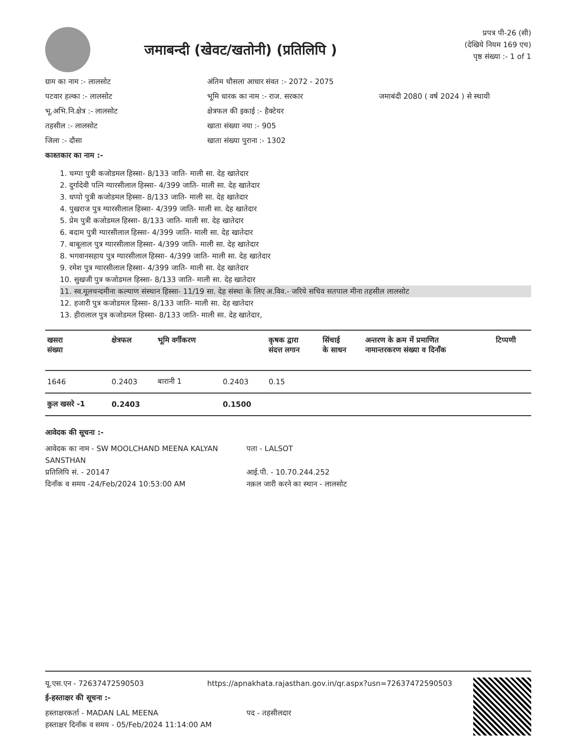जमाबन्दी (खेवट/खतोनी) (प्रतिलिपि )
प्रपत्र पी-26 (सी)
(देखिये नियम 169 एच)
पृष्ठ संख्या :- 1 of 1
ग्राम का नाम :- लालसोट
अंतिम चौसला आधार संवत :- 2072 - 2075
पटवार हल्का :- लालसोट
भूमि धारक का नाम :- राज. सरकार
जमाबंदी 2080 ( वर्ष 2024 ) से स्थायी
भू.अभि.नि.क्षेत्र :- लालसोट
क्षेत्रफल की इकाई :- हैक्टेयर
तहसील :- लालसोट
खाता संख्या नया :- 905
जिला :- दौसा
खाता संख्या पुराना :- 1302
काश्तकार का नाम :-
1. चम्पा पुत्री कजोडमल हिस्सा- 8/133 जाति- माली सा. देह खातेदार
2. दुर्गादेवी पत्नि ग्यारसीलाल हिस्सा- 4/399 जाति- माली सा. देह खातेदार
3. धप्पो पुत्री कजोडमल हिस्सा- 8/133 जाति- माली सा. देह खातेदार
4. पुखराज पुत्र ग्यारसीलाल हिस्सा- 4/399 जाति- माली सा. देह खातेदार
5. प्रेम पुत्री कजोडमल हिस्सा- 8/133 जाति- माली सा. देह खातेदार
6. बदाम पुत्री ग्यारसीलाल हिस्सा- 4/399 जाति- माली सा. देह खातेदार
7. बाबूलाल पुत्र ग्यारसीलाल हिस्सा- 4/399 जाति- माली सा. देह खातेदार
8. भगवानसहाय पुत्र ग्यारसीलाल हिस्सा- 4/399 जाति- माली सा. देह खातेदार
9. रमेश पुत्र ग्यारसीलाल हिस्सा- 4/399 जाति- माली सा. देह खातेदार
10. सुखजी पुत्र कजोडमल हिस्सा- 8/133 जाति- माली सा. देह खातेदार
11. स्व.मूलचन्दमीना कल्याण संस्थान हिस्सा- 11/19 सा. देह संस्था के लिए अ.विव.- जरिये सचिव सतपाल मीना तहसील लालसोट
12. हजारी पुत्र कजोडमल हिस्सा- 8/133 जाति- माली सा. देह खातेदार
13. हीरालाल पुत्र कजोडमल हिस्सा- 8/133 जाति- माली सा. देह खातेदार,
| खसरा संख्या | क्षेत्रफल | भूमि वर्गीकरण | | कृषक द्वारा संदत्त लगान | सिंचाई के साधन | अन्तरण के क्रम में प्रमाणित नामान्तरकरण संख्या व दिनाँक | टिप्पणी |
| --- | --- | --- | --- | --- | --- | --- | --- |
| 1646 | 0.2403 | बारानी 1 | 0.2403 | 0.15 | | | |
| कुल खसरे -1 | 0.2403 | | 0.1500 | | | | |
आवेदक की सूचना :-
आवेदक का नाम - SW MOOLCHAND MEENA KALYAN SANSTHAN
प्रतिलिपि सं. - 20147
दिनाँक व समय -24/Feb/2024 10:53:00 AM
पता - LALSOT
आई.पी. - 10.70.244.252
नक़ल जारी करने का स्थान - लालसोट
यू.एस.एन - 72637472590503
https://apnakhata.rajasthan.gov.in/qr.aspx?usn=72637472590503
ई-हस्ताक्षर की सूचना :-
हस्ताक्षरकर्ता - MADAN LAL MEENA
हस्ताक्षर दिनाँक व समय - 05/Feb/2024 11:14:00 AM
पद - तहसीलदार